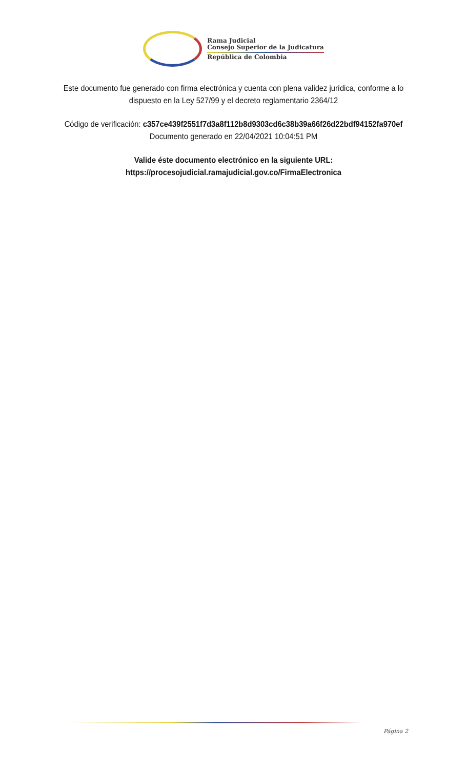Rama Judicial
Consejo Superior de la Judicatura
República de Colombia
Este documento fue generado con firma electrónica y cuenta con plena validez jurídica, conforme a lo
dispuesto en la Ley 527/99 y el decreto reglamentario 2364/12
Código de verificación: c357ce439f2551f7d3a8f112b8d9303cd6c38b39a66f26d22bdf94152fa970ef
Documento generado en 22/04/2021 10:04:51 PM
Valide éste documento electrónico en la siguiente URL:
https://procesojudicial.ramajudicial.gov.co/FirmaElectronica
Página 2